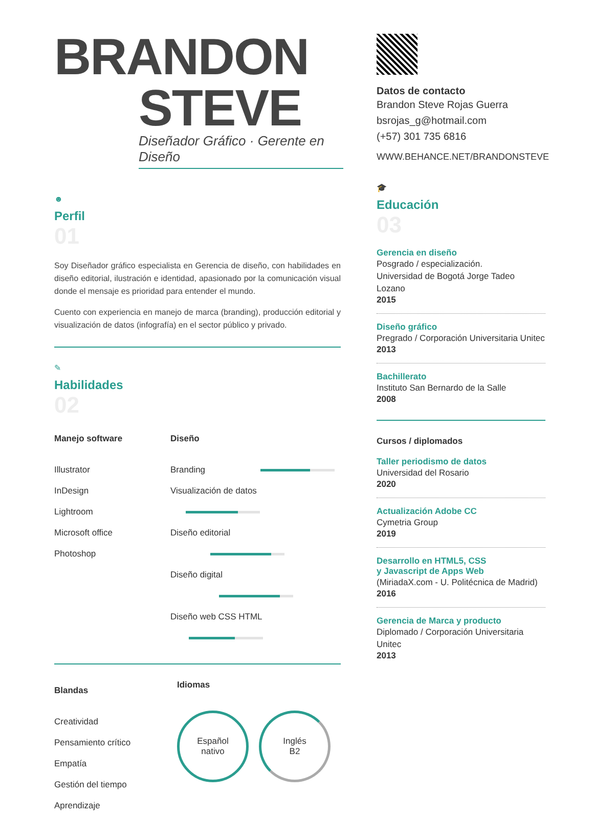BRANDON
STEVE
Diseñador Gráfico · Gerente en Diseño
☻
Perfil
01
Soy Diseñador gráfico especialista en Gerencia de diseño, con habilidades en diseño editorial, ilustración e identidad, apasionado por la comunicación visual donde el mensaje es prioridad para entender el mundo.
Cuento con experiencia en manejo de marca (branding), producción editorial y visualización de datos (infografía) en el sector público y privado.
✎
Habilidades
02
Manejo software
Illustrator
InDesign
Lightroom
Microsoft office
Photoshop
Diseño
Branding
Visualización de datos
Diseño editorial
Diseño digital
Diseño web CSS HTML
Blandas
Creatividad
Pensamiento crítico
Empatía
Gestión del tiempo
Aprendizaje
Idiomas
Español
nativo Inglés
B2
Datos de contacto
Brandon Steve Rojas Guerra
bsrojas_g@hotmail.com
(+57) 301 735 6816
WWW.BEHANCE.NET/BRANDONSTEVE
🎓
Educación
03
Gerencia en diseño
Posgrado / especialización.
Universidad de Bogotá Jorge Tadeo Lozano
2015
Diseño gráfico
Pregrado / Corporación Universitaria Unitec
2013
Bachillerato
Instituto San Bernardo de la Salle
2008
Cursos / diplomados
Taller periodismo de datos
Universidad del Rosario
2020
Actualización Adobe CC
Cymetria Group
2019
Desarrollo en HTML5, CSS
y Javascript de Apps Web
(MiriadaX.com - U. Politécnica de Madrid)
2016
Gerencia de Marca y producto
Diplomado / Corporación Universitaria Unitec
2013